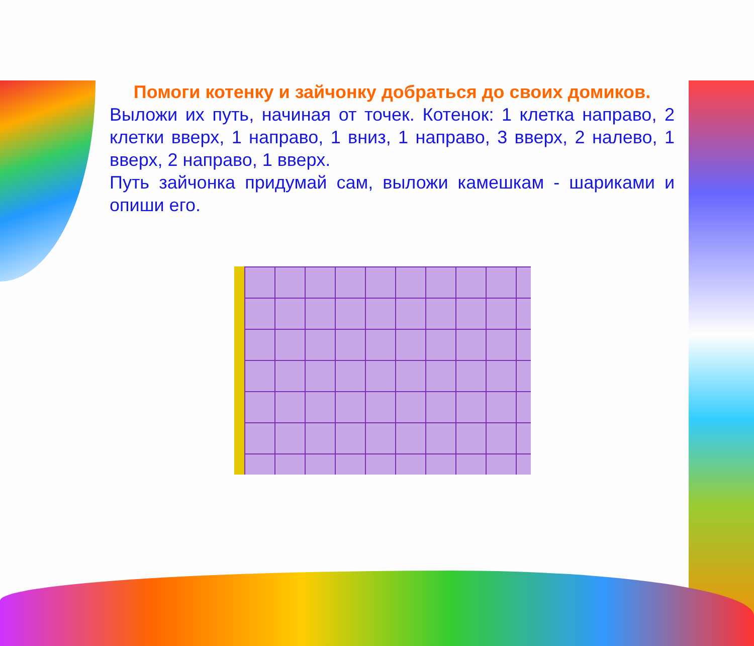Помоги котенку и зайчонку добраться до своих домиков.
Выложи их путь, начиная от точек. Котенок: 1 клетка направо, 2 клетки вверх, 1 направо, 1 вниз, 1 направо, 3 вверх, 2 налево, 1 вверх, 2 направо, 1 вверх.
Путь зайчонка придумай сам, выложи камешкам - шариками и опиши его.